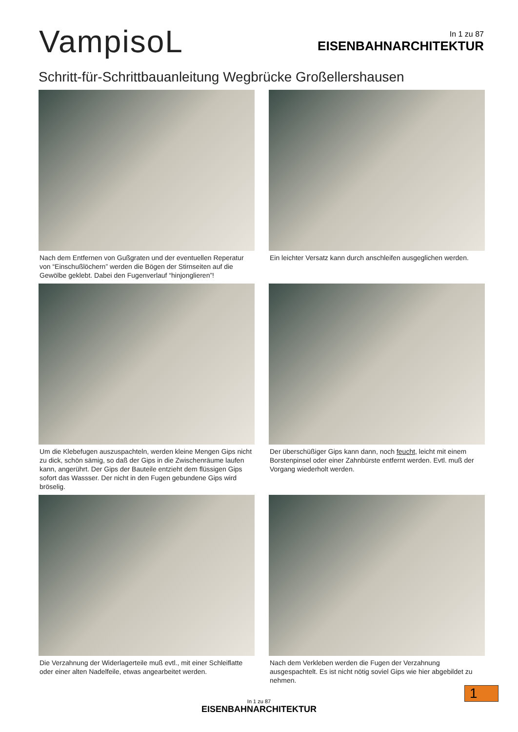VampisoL
In 1 zu 87
EISENBAHNARCHITEKTUR
Schritt-für-Schrittbauanleitung Wegbrücke Großellershausen
Nach dem Entfernen von Gußgraten und der eventuellen Reperatur von “Einschußlöchern” werden die Bögen der Stirnseiten auf die Gewölbe geklebt. Dabei den Fugenverlauf “hinjonglieren”!
Ein leichter Versatz kann durch anschleifen ausgeglichen werden.
Um die Klebefugen auszuspachteln, werden kleine Mengen Gips nicht zu dick, schön sämig, so daß der Gips in die Zwischenräume laufen kann, angerührt. Der Gips der Bauteile entzieht dem flüssigen Gips sofort das Wassser. Der nicht in den Fugen gebundene Gips wird bröselig.
Der überschüßiger Gips kann dann, noch feucht, leicht mit einem Borstenpinsel oder einer Zahnbürste entfernt werden. Evtl. muß der Vorgang wiederholt werden.
Die Verzahnung der Widerlagerteile muß evtl., mit einer Schleiflatte oder einer alten Nadelfeile, etwas angearbeitet werden.
Nach dem Verkleben werden die Fugen der Verzahnung ausgespachtelt. Es ist nicht nötig soviel Gips wie hier abgebildet zu nehmen.
In 1 zu 87
EISENBAHNARCHITEKTUR
1